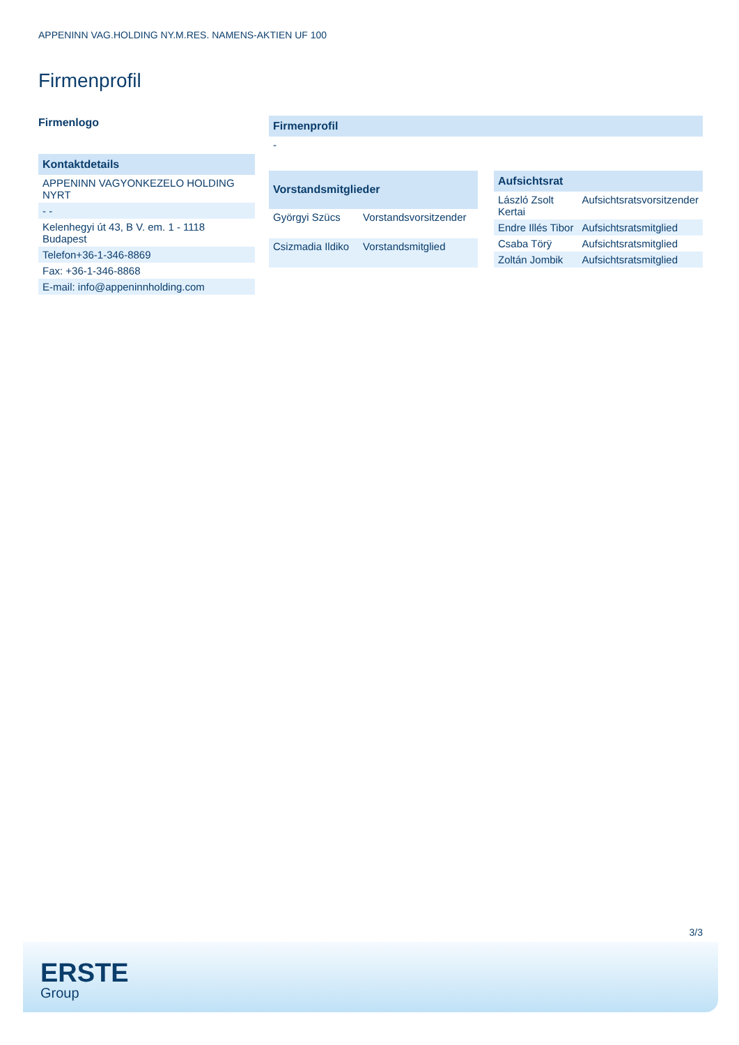APPENINN VAG.HOLDING NY.M.RES. NAMENS-AKTIEN UF 100
Firmenprofil
Firmenlogo
| Kontaktdetails |
| --- |
| APPENINN VAGYONKEZELO HOLDING NYRT |
| - - |
| Kelenhegyi út 43, B V. em. 1 - 1118 Budapest |
| Telefon+36-1-346-8869 |
| Fax: +36-1-346-8868 |
| E-mail: info@appeninnholding.com |
| Firmenprofil |
| --- |
| - |
| Vorstandsmitglieder | |
| --- | --- |
| Györgyi Szücs | Vorstandsvorsitzender |
| Csizmadia Ildiko | Vorstandsmitglied |
| Aufsichtsrat | |
| --- | --- |
| László Zsolt Kertai | Aufsichtsratsvorsitzender |
| Endre Illés Tibor | Aufsichtsratsmitglied |
| Csaba Törÿ | Aufsichtsratsmitglied |
| Zoltán Jombik | Aufsichtsratsmitglied |
3/3
ERSTE
Group